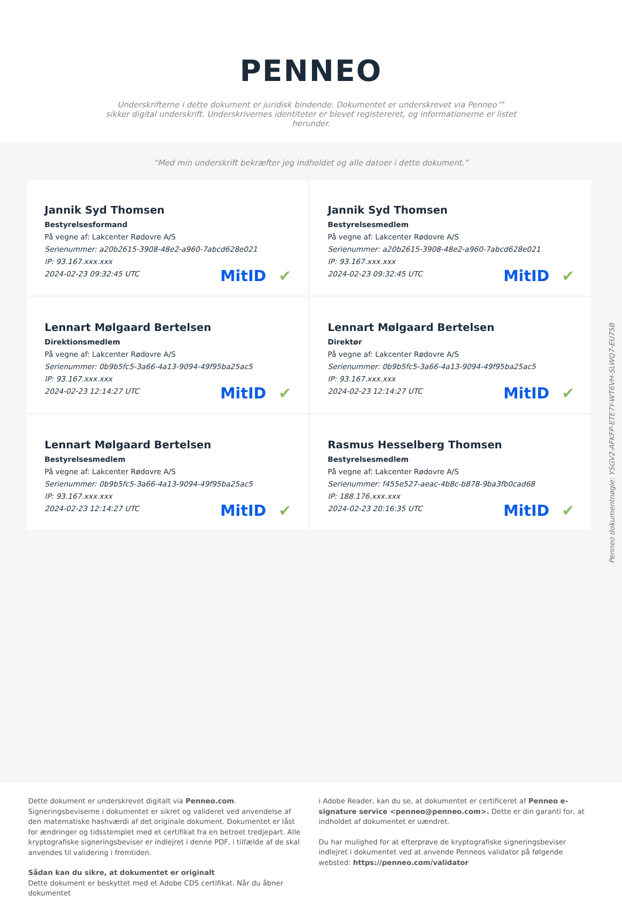PENNEO
Underskrifterne i dette dokument er juridisk bindende. Dokumentet er underskrevet via Penneo™ sikker digital underskrift. Underskrivernes identiteter er blevet registereret, og informationerne er listet herunder.
“Med min underskrift bekræfter jeg indholdet og alle datoer i dette dokument.”
Jannik Syd Thomsen
Bestyrelsesformand
På vegne af: Lakcenter Rødovre A/S
Serienummer: a20b2615-3908-48e2-a960-7abcd628e021
IP: 93.167.xxx.xxx
2024-02-23 09:32:45 UTC
MitID ✔
Jannik Syd Thomsen
Bestyrelsesmedlem
På vegne af: Lakcenter Rødovre A/S
Serienummer: a20b2615-3908-48e2-a960-7abcd628e021
IP: 93.167.xxx.xxx
2024-02-23 09:32:45 UTC
MitID ✔
Lennart Mølgaard Bertelsen
Direktionsmedlem
På vegne af: Lakcenter Rødovre A/S
Serienummer: 0b9b5fc5-3a66-4a13-9094-49f95ba25ac5
IP: 93.167.xxx.xxx
2024-02-23 12:14:27 UTC
MitID ✔
Lennart Mølgaard Bertelsen
Direktør
På vegne af: Lakcenter Rødovre A/S
Serienummer: 0b9b5fc5-3a66-4a13-9094-49f95ba25ac5
IP: 93.167.xxx.xxx
2024-02-23 12:14:27 UTC
MitID ✔
Lennart Mølgaard Bertelsen
Bestyrelsesmedlem
På vegne af: Lakcenter Rødovre A/S
Serienummer: 0b9b5fc5-3a66-4a13-9094-49f95ba25ac5
IP: 93.167.xxx.xxx
2024-02-23 12:14:27 UTC
MitID ✔
Rasmus Hesselberg Thomsen
Bestyrelsesmedlem
På vegne af: Lakcenter Rødovre A/S
Serienummer: f455e527-aeac-4b8c-b878-9ba3fb0cad68
IP: 188.176.xxx.xxx
2024-02-23 20:16:35 UTC
MitID ✔
Penneo dokumentnøgle: YSGV2-AFKFP-ETE7Y-WT6VH-SLWQ7-EU75B
Dette dokument er underskrevet digitalt via Penneo.com. Signeringsbeviserne i dokumentet er sikret og valideret ved anvendelse af den matematiske hashværdi af det originale dokument. Dokumentet er låst for ændringer og tidsstemplet med et certifikat fra en betroet tredjepart. Alle kryptografiske signeringsbeviser er indlejret i denne PDF, i tilfælde af de skal anvendes til validering i fremtiden.
Sådan kan du sikre, at dokumentet er originalt
Dette dokument er beskyttet med et Adobe CDS certifikat. Når du åbner dokumentet
i Adobe Reader, kan du se, at dokumentet er certificeret af Penneo e-signature service <penneo@penneo.com>. Dette er din garanti for, at indholdet af dokumentet er uændret.
Du har mulighed for at efterprøve de kryptografiske signeringsbeviser indlejret i dokumentet ved at anvende Penneos validator på følgende websted: https://penneo.com/validator